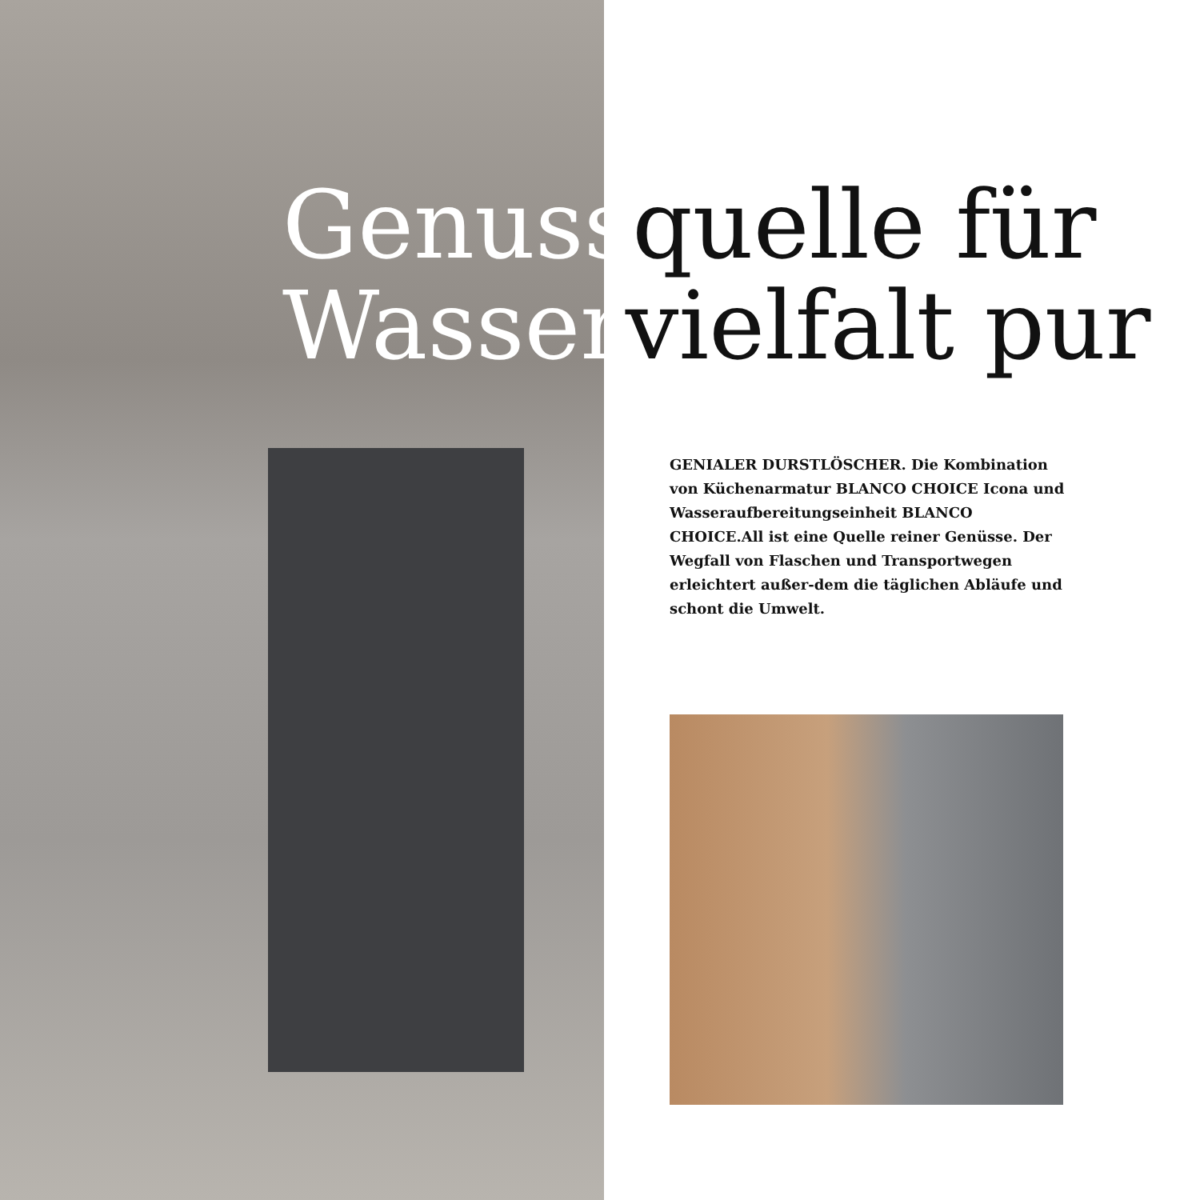Genussquelle für
Wasservielfalt pur
GENIALER DURSTLÖSCHER. Die Kombination von Küchenarmatur BLANCO CHOICE Icona und Wasseraufbereitungseinheit BLANCO CHOICE.All ist eine Quelle reiner Genüsse. Der Wegfall von Flaschen und Transportwegen erleichtert außer-dem die täglichen Abläufe und schont die Umwelt.